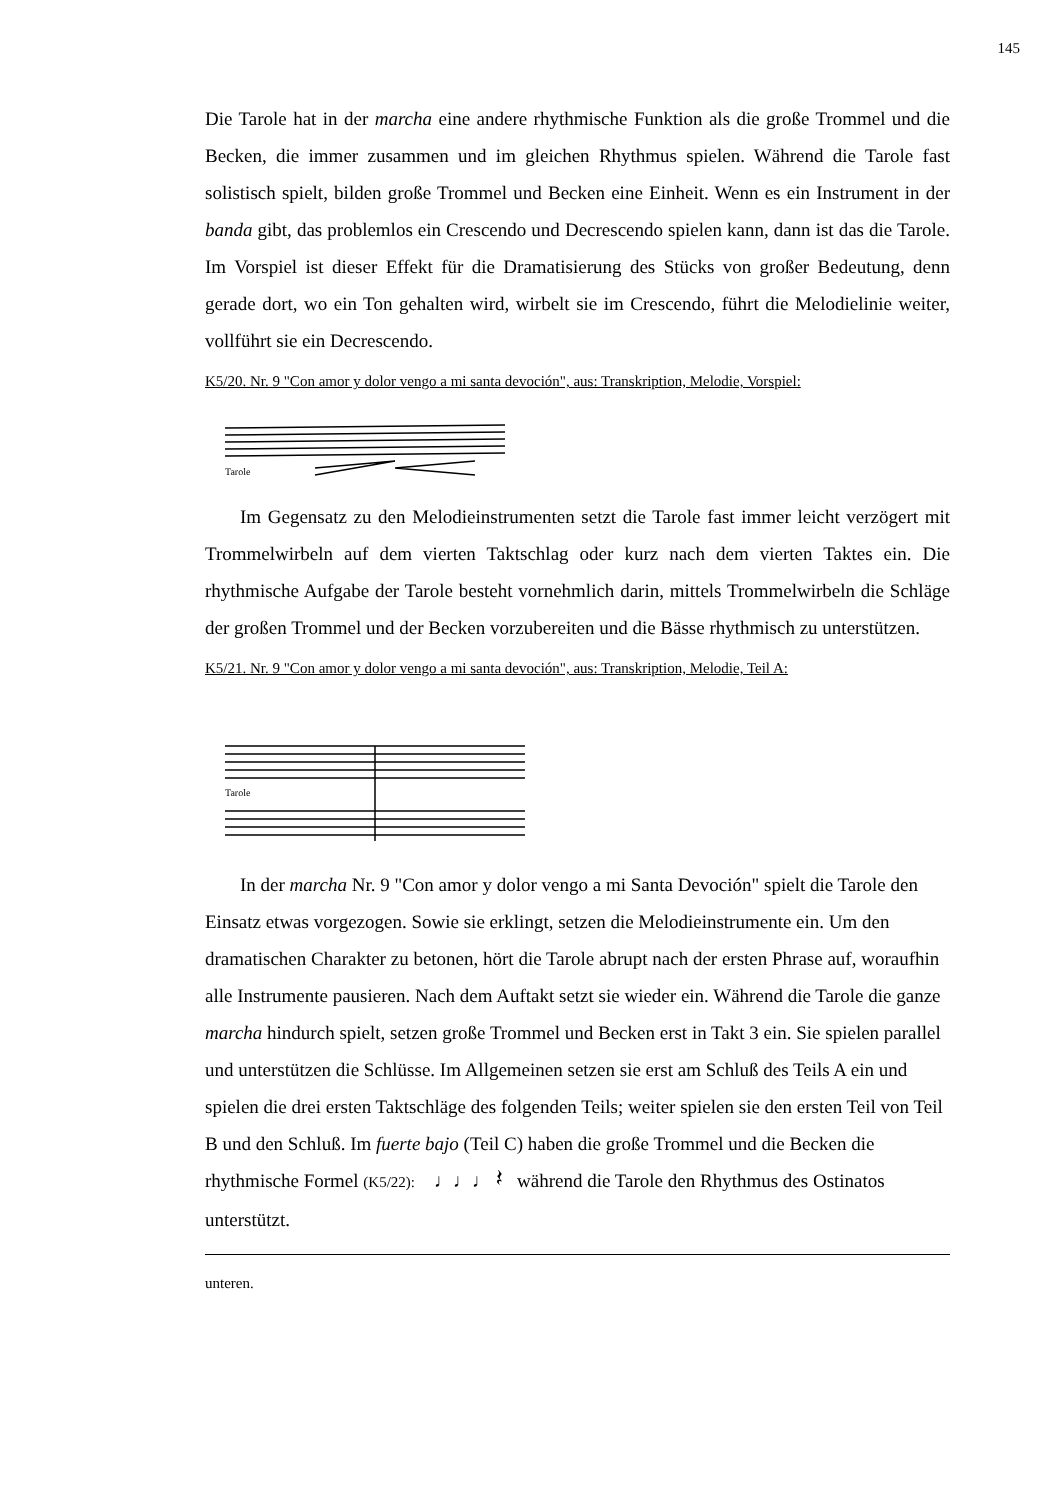145
Die Tarole hat in der marcha eine andere rhythmische Funktion als die große Trommel und die Becken, die immer zusammen und im gleichen Rhythmus spielen. Während die Tarole fast solistisch spielt, bilden große Trommel und Becken eine Einheit. Wenn es ein Instrument in der banda gibt, das problemlos ein Crescendo und Decrescendo spielen kann, dann ist das die Tarole. Im Vorspiel ist dieser Effekt für die Dramatisierung des Stücks von großer Bedeutung, denn gerade dort, wo ein Ton gehalten wird, wirbelt sie im Crescendo, führt die Melodielinie weiter, vollführt sie ein Decrescendo.
K5/20. Nr. 9 "Con amor y dolor vengo a mi santa devoción", aus: Transkription, Melodie, Vorspiel:
Tarole
Im Gegensatz zu den Melodieinstrumenten setzt die Tarole fast immer leicht verzögert mit Trommelwirbeln auf dem vierten Taktschlag oder kurz nach dem vierten Taktes ein. Die rhythmische Aufgabe der Tarole besteht vornehmlich darin, mittels Trommelwirbeln die Schläge der großen Trommel und der Becken vorzubereiten und die Bässe rhythmisch zu unterstützen.
K5/21. Nr. 9 "Con amor y dolor vengo a mi santa devoción", aus: Transkription, Melodie, Teil A:
Tarole
In der marcha Nr. 9 "Con amor y dolor vengo a mi Santa Devoción" spielt die Tarole den Einsatz etwas vorgezogen. Sowie sie erklingt, setzen die Melodieinstrumente ein. Um den dramatischen Charakter zu betonen, hört die Tarole abrupt nach der ersten Phrase auf, woraufhin alle Instrumente pausieren. Nach dem Auftakt setzt sie wieder ein. Während die Tarole die ganze marcha hindurch spielt, setzen große Trommel und Becken erst in Takt 3 ein. Sie spielen parallel und unterstützen die Schlüsse. Im Allgemeinen setzen sie erst am Schluß des Teils A ein und spielen die drei ersten Taktschläge des folgenden Teils; weiter spielen sie den ersten Teil von Teil B und den Schluß. Im fuerte bajo (Teil C) haben die große Trommel und die Becken die rhythmische Formel (K5/22): ♩♩♩ 𝄽 während die Tarole den Rhythmus des Ostinatos unterstützt.
unteren.